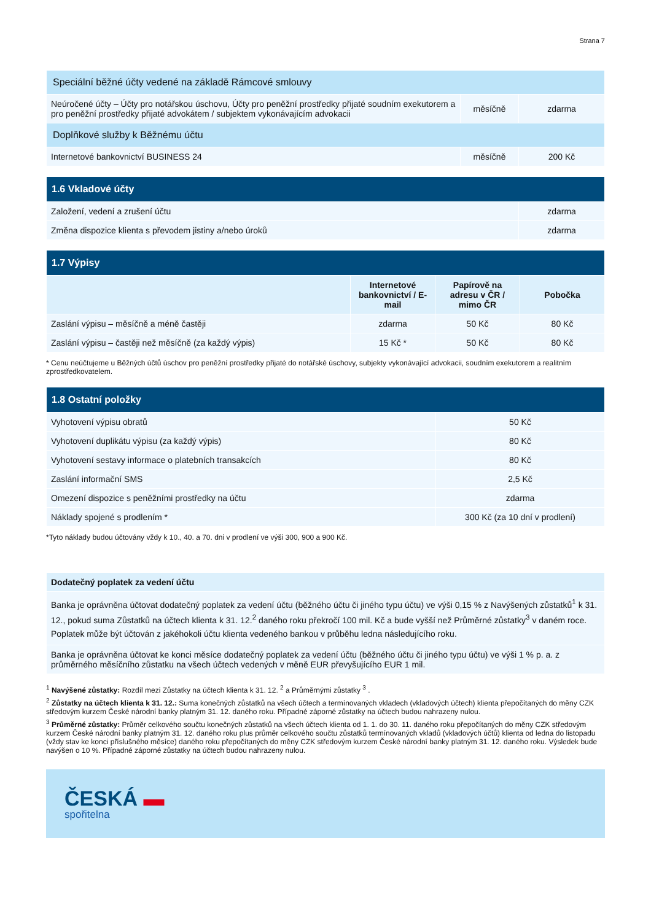Strana 7
| Speciální běžné účty vedené na základě Rámcové smlouvy | | |
| Neúročené účty – Účty pro notářskou úschovu, Účty pro peněžní prostředky přijaté soudním exekutorem a pro peněžní prostředky přijaté advokátem / subjektem vykonávajícím advokacii | měsíčně | zdarma |
| Doplňkové služby k Běžnému účtu | | |
| Internetové bankovnictví BUSINESS 24 | měsíčně | 200 Kč |
| 1.6 Vkladové účty | |
| Založení, vedení a zrušení účtu | zdarma |
| Změna dispozice klienta s převodem jistiny a/nebo úroků | zdarma |
| 1.7 Výpisy | | | |
| | Internetové bankovnictví / E-mail | Papírově na adresu v ČR / mimo ČR | Pobočka |
| Zaslání výpisu – měsíčně a méně častěji | zdarma | 50 Kč | 80 Kč |
| Zaslání výpisu – častěji než měsíčně (za každý výpis) | 15 Kč * | 50 Kč | 80 Kč |
* Cenu neúčtujeme u Běžných účtů úschov pro peněžní prostředky přijaté do notářské úschovy, subjekty vykonávající advokacii, soudním exekutorem a realitním zprostředkovatelem.
| 1.8 Ostatní položky | |
| Vyhotovení výpisu obratů | 50 Kč |
| Vyhotovení duplikátu výpisu (za každý výpis) | 80 Kč |
| Vyhotovení sestavy informace o platebních transakcích | 80 Kč |
| Zaslání informační SMS | 2,5 Kč |
| Omezení dispozice s peněžními prostředky na účtu | zdarma |
| Náklady spojené s prodlením * | 300 Kč (za 10 dní v prodlení) |
*Tyto náklady budou účtovány vždy k 10., 40. a 70. dni v prodlení ve výši 300, 900 a 900 Kč.
| Dodatečný poplatek za vedení účtu |
| Banka je oprávněna účtovat dodatečný poplatek za vedení účtu (běžného účtu či jiného typu účtu) ve výši 0,15 % z Navýšených zůstatků<sup>1</sup> k 31. 12., pokud suma Zůstatků na účtech klienta k 31. 12.<sup>2</sup> daného roku překročí 100 mil. Kč a bude vyšší než Průměrné zůstatky<sup>3</sup> v daném roce. Poplatek může být účtován z jakéhokoli účtu klienta vedeného bankou v průběhu ledna následujícího roku. |
| Banka je oprávněna účtovat ke konci měsíce dodatečný poplatek za vedení účtu (běžného účtu či jiného typu účtu) ve výši 1 % p. a. z průměrného měsíčního zůstatku na všech účtech vedených v měně EUR převyšujícího EUR 1 mil. |
<sup>1</sup> Navýšené zůstatky: Rozdíl mezi Zůstatky na účtech klienta k 31. 12. <sup>2</sup> a Průměrnými zůstatky <sup>3</sup> .
<sup>2</sup> Zůstatky na účtech klienta k 31. 12.: Suma konečných zůstatků na všech účtech a termínovaných vkladech (vkladových účtech) klienta přepočítaných do měny CZK středovým kurzem České národní banky platným 31. 12. daného roku. Případné záporné zůstatky na účtech budou nahrazeny nulou.
<sup>3</sup> Průměrné zůstatky: Průměr celkového součtu konečných zůstatků na všech účtech klienta od 1. 1. do 30. 11. daného roku přepočítaných do měny CZK středovým kurzem České národní banky platným 31. 12. daného roku plus průměr celkového součtu zůstatků termínovaných vkladů (vkladových účtů) klienta od ledna do listopadu (vždy stav ke konci příslušného měsíce) daného roku přepočítaných do měny CZK středovým kurzem České národní banky platným 31. 12. daného roku. Výsledek bude navýšen o 10 %. Případné záporné zůstatky na účtech budou nahrazeny nulou.
ČESKÁ ▬
spořitelna